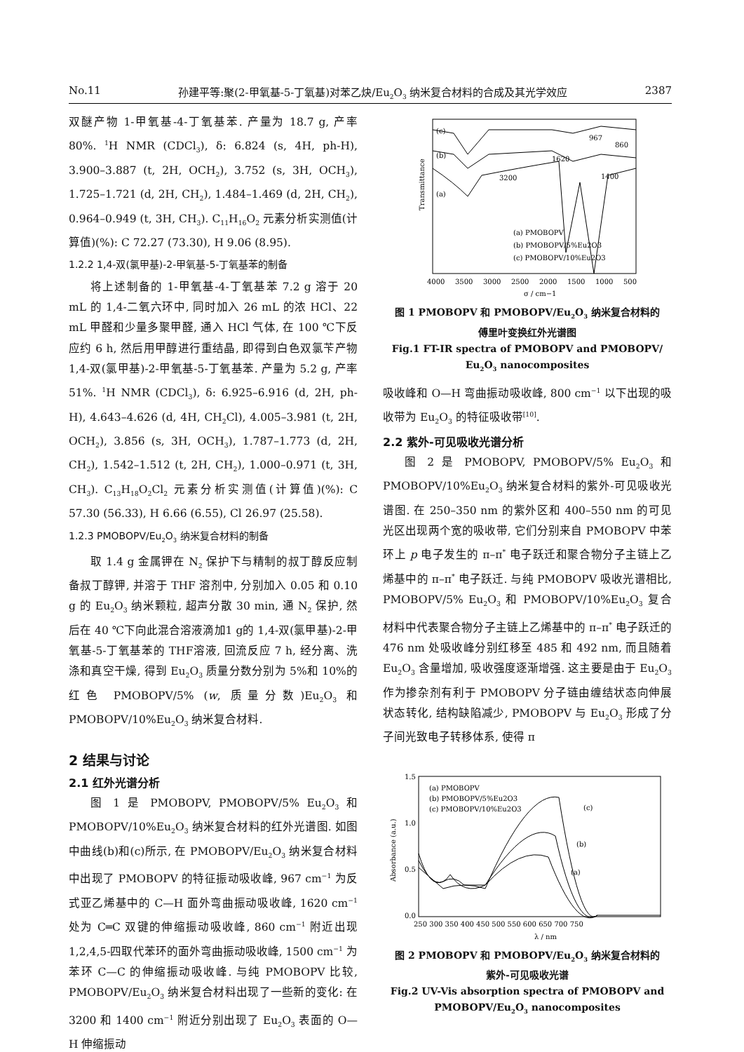No.11 孙建平等:聚(2-甲氧基-5-丁氧基)对苯乙炔/Eu<sub>2</sub>O<sub>3</sub> 纳米复合材料的合成及其光学效应 2387
双醚产物 1-甲氧基-4-丁氧基苯. 产量为 18.7 g, 产率 80%. <sup>1</sup>H NMR (CDCl<sub>3</sub>), δ: 6.824 (s, 4H, ph-H), 3.900–3.887 (t, 2H, OCH<sub>2</sub>), 3.752 (s, 3H, OCH<sub>3</sub>), 1.725–1.721 (d, 2H, CH<sub>2</sub>), 1.484–1.469 (d, 2H, CH<sub>2</sub>), 0.964–0.949 (t, 3H, CH<sub>3</sub>). C<sub>11</sub>H<sub>16</sub>O<sub>2</sub> 元素分析实测值(计算值)(%): C 72.27 (73.30), H 9.06 (8.95).
1.2.2 1,4-双(氯甲基)-2-甲氧基-5-丁氧基苯的制备
将上述制备的 1-甲氧基-4-丁氧基苯 7.2 g 溶于 20 mL 的 1,4-二氧六环中, 同时加入 26 mL 的浓 HCl、22 mL 甲醛和少量多聚甲醛, 通入 HCl 气体, 在 100 ℃下反应约 6 h, 然后用甲醇进行重结晶, 即得到白色双氯苄产物 1,4-双(氯甲基)-2-甲氧基-5-丁氧基苯. 产量为 5.2 g, 产率 51%. <sup>1</sup>H NMR (CDCl<sub>3</sub>), δ: 6.925–6.916 (d, 2H, ph-H), 4.643–4.626 (d, 4H, CH<sub>2</sub>Cl), 4.005–3.981 (t, 2H, OCH<sub>2</sub>), 3.856 (s, 3H, OCH<sub>3</sub>), 1.787–1.773 (d, 2H, CH<sub>2</sub>), 1.542–1.512 (t, 2H, CH<sub>2</sub>), 1.000–0.971 (t, 3H, CH<sub>3</sub>). C<sub>13</sub>H<sub>18</sub>O<sub>2</sub>Cl<sub>2</sub> 元素分析实测值(计算值)(%): C 57.30 (56.33), H 6.66 (6.55), Cl 26.97 (25.58).
1.2.3 PMOBOPV/Eu<sub>2</sub>O<sub>3</sub> 纳米复合材料的制备
取 1.4 g 金属钾在 N<sub>2</sub> 保护下与精制的叔丁醇反应制备叔丁醇钾, 并溶于 THF 溶剂中, 分别加入 0.05 和 0.10 g 的 Eu<sub>2</sub>O<sub>3</sub> 纳米颗粒, 超声分散 30 min, 通 N<sub>2</sub> 保护, 然后在 40 ℃下向此混合溶液滴加1 g的 1,4-双(氯甲基)-2-甲氧基-5-丁氧基苯的 THF溶液, 回流反应 7 h, 经分离、洗涤和真空干燥, 得到 Eu<sub>2</sub>O<sub>3</sub> 质量分数分别为 5%和 10%的红色 PMOBOPV/5% (w, 质量分数)Eu<sub>2</sub>O<sub>3</sub> 和 PMOBOPV/10%Eu<sub>2</sub>O<sub>3</sub> 纳米复合材料.
2 结果与讨论
2.1 红外光谱分析
图 1 是 PMOBOPV, PMOBOPV/5% Eu<sub>2</sub>O<sub>3</sub> 和 PMOBOPV/10%Eu<sub>2</sub>O<sub>3</sub> 纳米复合材料的红外光谱图. 如图中曲线(b)和(c)所示, 在 PMOBOPV/Eu<sub>2</sub>O<sub>3</sub> 纳米复合材料中出现了 PMOBOPV 的特征振动吸收峰, 967 cm<sup>−1</sup> 为反式亚乙烯基中的 C—H 面外弯曲振动吸收峰, 1620 cm<sup>−1</sup> 处为 C═C 双键的伸缩振动吸收峰, 860 cm<sup>−1</sup> 附近出现 1,2,4,5-四取代苯环的面外弯曲振动吸收峰, 1500 cm<sup>−1</sup> 为苯环 C—C 的伸缩振动吸收峰. 与纯 PMOBOPV 比较, PMOBOPV/Eu<sub>2</sub>O<sub>3</sub> 纳米复合材料出现了一些新的变化: 在 3200 和 1400 cm<sup>−1</sup> 附近分别出现了 Eu<sub>2</sub>O<sub>3</sub> 表面的 O—H 伸缩振动
(c)
(b)
(a)
3200
1620
1400
967
860
(a) PMOBOPV
(b) PMOBOPV/5%Eu2O3
(c) PMOBOPV/10%Eu2O3
Transmittance
4000
3500
3000
2500
2000
1500
1000
500
σ / cm−1
图 1 PMOBOPV 和 PMOBOPV/Eu<sub>2</sub>O<sub>3</sub> 纳米复合材料的
傅里叶变换红外光谱图
Fig.1 FT-IR spectra of PMOBOPV and PMOBOPV/
Eu<sub>2</sub>O<sub>3</sub> nanocomposites
吸收峰和 O—H 弯曲振动吸收峰, 800 cm<sup>−1</sup> 以下出现的吸收带为 Eu<sub>2</sub>O<sub>3</sub> 的特征吸收带<sup>[10]</sup>.
2.2 紫外-可见吸收光谱分析
图 2 是 PMOBOPV, PMOBOPV/5% Eu<sub>2</sub>O<sub>3</sub> 和 PMOBOPV/10%Eu<sub>2</sub>O<sub>3</sub> 纳米复合材料的紫外-可见吸收光谱图. 在 250–350 nm 的紫外区和 400–550 nm 的可见光区出现两个宽的吸收带, 它们分别来自 PMOBOPV 中苯环上 p 电子发生的 π–π<sup>*</sup> 电子跃迁和聚合物分子主链上乙烯基中的 π–π<sup>*</sup> 电子跃迁. 与纯 PMOBOPV 吸收光谱相比, PMOBOPV/5% Eu<sub>2</sub>O<sub>3</sub> 和 PMOBOPV/10%Eu<sub>2</sub>O<sub>3</sub> 复合材料中代表聚合物分子主链上乙烯基中的 π–π<sup>*</sup> 电子跃迁的 476 nm 处吸收峰分别红移至 485 和 492 nm, 而且随着 Eu<sub>2</sub>O<sub>3</sub> 含量增加, 吸收强度逐渐增强. 这主要是由于 Eu<sub>2</sub>O<sub>3</sub> 作为掺杂剂有利于 PMOBOPV 分子链由缠结状态向伸展状态转化, 结构缺陷减少, PMOBOPV 与 Eu<sub>2</sub>O<sub>3</sub> 形成了分子间光致电子转移体系, 使得 π
(a) PMOBOPV
(b) PMOBOPV/5%Eu2O3
(c) PMOBOPV/10%Eu2O3
(c)
(b)
(a)
1.5
1.0
0.5
0.0
Absorbance (a.u.)
250 300 350 400 450 500 550 600 650 700 750
λ / nm
图 2 PMOBOPV 和 PMOBOPV/Eu<sub>2</sub>O<sub>3</sub> 纳米复合材料的
紫外-可见吸收光谱
Fig.2 UV-Vis absorption spectra of PMOBOPV and
PMOBOPV/Eu<sub>2</sub>O<sub>3</sub> nanocomposites